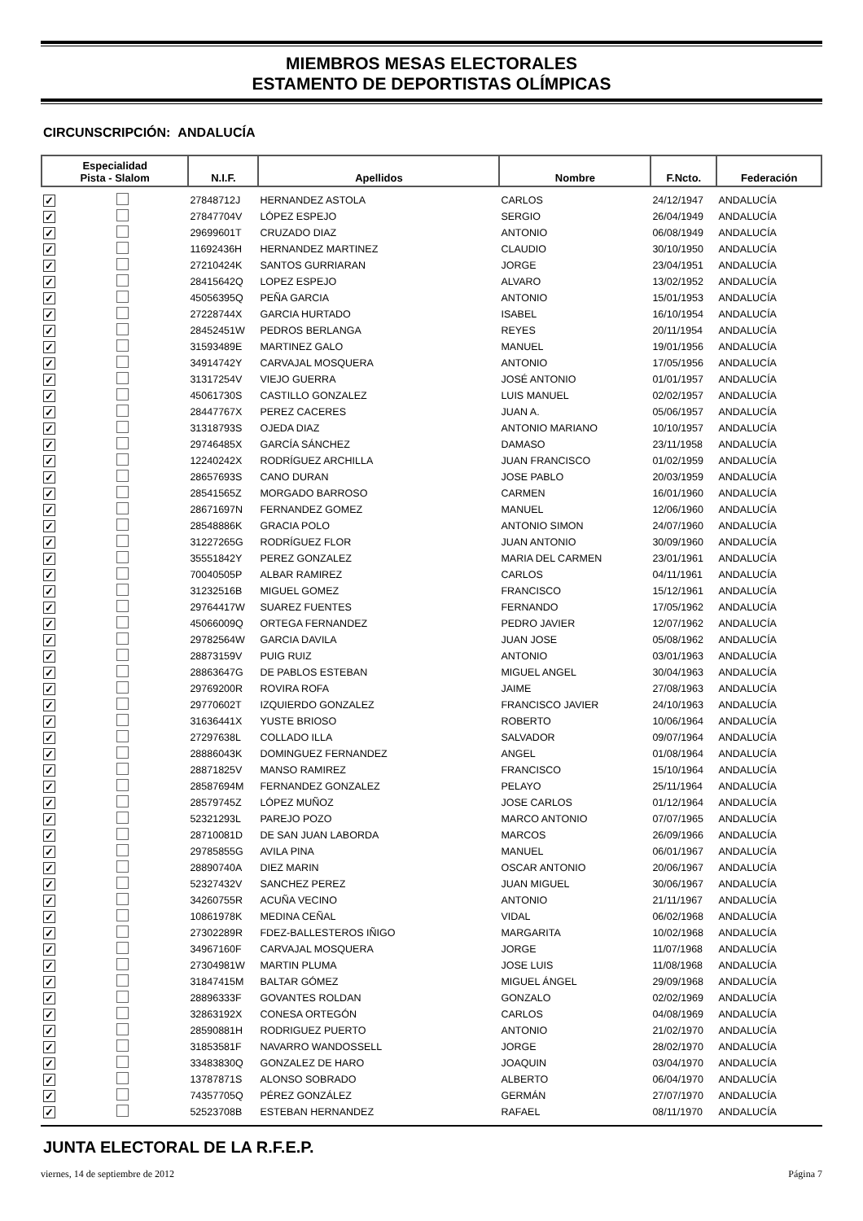MIEMBROS MESAS ELECTORALES
ESTAMENTO DE DEPORTISTAS OLÍMPICAS
CIRCUNSCRIPCIÓN: ANDALUCÍA
| Especialidad Pista - Slalom | | N.I.F. | Apellidos | Nombre | F.Ncto. | Federación |
| --- | --- | --- | --- | --- | --- | --- |
| ✓ | | 27848712J | HERNANDEZ ASTOLA | CARLOS | 24/12/1947 | ANDALUCÍA |
| ✓ | | 27847704V | LÓPEZ ESPEJO | SERGIO | 26/04/1949 | ANDALUCÍA |
| ✓ | | 29699601T | CRUZADO DIAZ | ANTONIO | 06/08/1949 | ANDALUCÍA |
| ✓ | | 11692436H | HERNANDEZ MARTINEZ | CLAUDIO | 30/10/1950 | ANDALUCÍA |
| ✓ | | 27210424K | SANTOS GURRIARAN | JORGE | 23/04/1951 | ANDALUCÍA |
| ✓ | | 28415642Q | LOPEZ ESPEJO | ALVARO | 13/02/1952 | ANDALUCÍA |
| ✓ | | 45056395Q | PEÑA GARCIA | ANTONIO | 15/01/1953 | ANDALUCÍA |
| ✓ | | 27228744X | GARCIA HURTADO | ISABEL | 16/10/1954 | ANDALUCÍA |
| ✓ | | 28452451W | PEDROS BERLANGA | REYES | 20/11/1954 | ANDALUCÍA |
| ✓ | | 31593489E | MARTINEZ GALO | MANUEL | 19/01/1956 | ANDALUCÍA |
| ✓ | | 34914742Y | CARVAJAL MOSQUERA | ANTONIO | 17/05/1956 | ANDALUCÍA |
| ✓ | | 31317254V | VIEJO GUERRA | JOSÉ ANTONIO | 01/01/1957 | ANDALUCÍA |
| ✓ | | 45061730S | CASTILLO GONZALEZ | LUIS MANUEL | 02/02/1957 | ANDALUCÍA |
| ✓ | | 28447767X | PEREZ CACERES | JUAN A. | 05/06/1957 | ANDALUCÍA |
| ✓ | | 31318793S | OJEDA DIAZ | ANTONIO MARIANO | 10/10/1957 | ANDALUCÍA |
| ✓ | | 29746485X | GARCÍA SÁNCHEZ | DAMASO | 23/11/1958 | ANDALUCÍA |
| ✓ | | 12240242X | RODRÍGUEZ ARCHILLA | JUAN FRANCISCO | 01/02/1959 | ANDALUCÍA |
| ✓ | | 28657693S | CANO DURAN | JOSE PABLO | 20/03/1959 | ANDALUCÍA |
| ✓ | | 28541565Z | MORGADO BARROSO | CARMEN | 16/01/1960 | ANDALUCÍA |
| ✓ | | 28671697N | FERNANDEZ GOMEZ | MANUEL | 12/06/1960 | ANDALUCÍA |
| ✓ | | 28548886K | GRACIA POLO | ANTONIO SIMON | 24/07/1960 | ANDALUCÍA |
| ✓ | | 31227265G | RODRÍGUEZ FLOR | JUAN ANTONIO | 30/09/1960 | ANDALUCÍA |
| ✓ | | 35551842Y | PEREZ GONZALEZ | MARIA DEL CARMEN | 23/01/1961 | ANDALUCÍA |
| ✓ | | 70040505P | ALBAR RAMIREZ | CARLOS | 04/11/1961 | ANDALUCÍA |
| ✓ | | 31232516B | MIGUEL GOMEZ | FRANCISCO | 15/12/1961 | ANDALUCÍA |
| ✓ | | 29764417W | SUAREZ FUENTES | FERNANDO | 17/05/1962 | ANDALUCÍA |
| ✓ | | 45066009Q | ORTEGA FERNANDEZ | PEDRO JAVIER | 12/07/1962 | ANDALUCÍA |
| ✓ | | 29782564W | GARCIA DAVILA | JUAN JOSE | 05/08/1962 | ANDALUCÍA |
| ✓ | | 28873159V | PUIG RUIZ | ANTONIO | 03/01/1963 | ANDALUCÍA |
| ✓ | | 28863647G | DE PABLOS ESTEBAN | MIGUEL ANGEL | 30/04/1963 | ANDALUCÍA |
| ✓ | | 29769200R | ROVIRA ROFA | JAIME | 27/08/1963 | ANDALUCÍA |
| ✓ | | 29770602T | IZQUIERDO GONZALEZ | FRANCISCO JAVIER | 24/10/1963 | ANDALUCÍA |
| ✓ | | 31636441X | YUSTE BRIOSO | ROBERTO | 10/06/1964 | ANDALUCÍA |
| ✓ | | 27297638L | COLLADO ILLA | SALVADOR | 09/07/1964 | ANDALUCÍA |
| ✓ | | 28886043K | DOMINGUEZ FERNANDEZ | ANGEL | 01/08/1964 | ANDALUCÍA |
| ✓ | | 28871825V | MANSO RAMIREZ | FRANCISCO | 15/10/1964 | ANDALUCÍA |
| ✓ | | 28587694M | FERNANDEZ GONZALEZ | PELAYO | 25/11/1964 | ANDALUCÍA |
| ✓ | | 28579745Z | LÓPEZ MUÑOZ | JOSE CARLOS | 01/12/1964 | ANDALUCÍA |
| ✓ | | 52321293L | PAREJO POZO | MARCO ANTONIO | 07/07/1965 | ANDALUCÍA |
| ✓ | | 28710081D | DE SAN JUAN LABORDA | MARCOS | 26/09/1966 | ANDALUCÍA |
| ✓ | | 29785855G | AVILA PINA | MANUEL | 06/01/1967 | ANDALUCÍA |
| ✓ | | 28890740A | DIEZ MARIN | OSCAR ANTONIO | 20/06/1967 | ANDALUCÍA |
| ✓ | | 52327432V | SANCHEZ PEREZ | JUAN MIGUEL | 30/06/1967 | ANDALUCÍA |
| ✓ | | 34260755R | ACUÑA VECINO | ANTONIO | 21/11/1967 | ANDALUCÍA |
| ✓ | | 10861978K | MEDINA CEÑAL | VIDAL | 06/02/1968 | ANDALUCÍA |
| ✓ | | 27302289R | FDEZ-BALLESTEROS IÑIGO | MARGARITA | 10/02/1968 | ANDALUCÍA |
| ✓ | | 34967160F | CARVAJAL MOSQUERA | JORGE | 11/07/1968 | ANDALUCÍA |
| ✓ | | 27304981W | MARTIN PLUMA | JOSE LUIS | 11/08/1968 | ANDALUCÍA |
| ✓ | | 31847415M | BALTAR GÓMEZ | MIGUEL ÁNGEL | 29/09/1968 | ANDALUCÍA |
| ✓ | | 28896333F | GOVANTES ROLDAN | GONZALO | 02/02/1969 | ANDALUCÍA |
| ✓ | | 32863192X | CONESA ORTEGÓN | CARLOS | 04/08/1969 | ANDALUCÍA |
| ✓ | | 28590881H | RODRIGUEZ PUERTO | ANTONIO | 21/02/1970 | ANDALUCÍA |
| ✓ | | 31853581F | NAVARRO WANDOSSELL | JORGE | 28/02/1970 | ANDALUCÍA |
| ✓ | | 33483830Q | GONZALEZ DE HARO | JOAQUIN | 03/04/1970 | ANDALUCÍA |
| ✓ | | 13787871S | ALONSO SOBRADO | ALBERTO | 06/04/1970 | ANDALUCÍA |
| ✓ | | 74357705Q | PÉREZ GONZÁLEZ | GERMÁN | 27/07/1970 | ANDALUCÍA |
| ✓ | | 52523708B | ESTEBAN HERNANDEZ | RAFAEL | 08/11/1970 | ANDALUCÍA |
JUNTA ELECTORAL DE LA R.F.E.P.
viernes, 14 de septiembre de 2012 Página 7